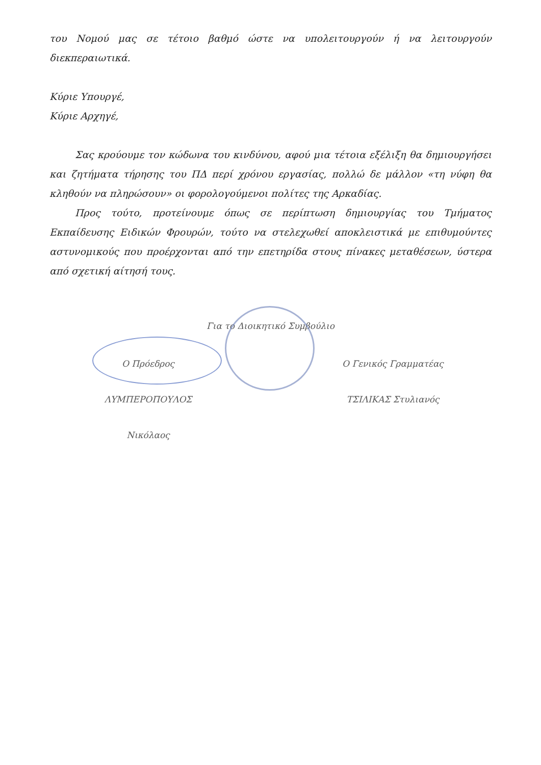του Νομού μας σε τέτοιο βαθμό ώστε να υπολειτουργούν ή να λειτουργούν διεκπεραιωτικά.
Κύριε Υπουργέ,
Κύριε Αρχηγέ,
Σας κρούουμε τον κώδωνα του κινδύνου, αφού μια τέτοια εξέλιξη θα δημιουργήσει και ζητήματα τήρησης του ΠΔ περί χρόνου εργασίας, πολλώ δε μάλλον «τη νύφη θα κληθούν να πληρώσουν» οι φορολογούμενοι πολίτες της Αρκαδίας.
Προς τούτο, προτείνουμε όπως σε περίπτωση δημιουργίας του Τμήματος Εκπαίδευσης Ειδικών Φρουρών, τούτο να στελεχωθεί αποκλειστικά με επιθυμούντες αστυνομικούς που προέρχονται από την επετηρίδα στους πίνακες μεταθέσεων, ύστερα από σχετική αίτησή τους.
Για το Διοικητικό Συμβούλιο
Ο Πρόεδρος
ΛΥΜΠΕΡΟΠΟΥΛΟΣ Νικόλαος
Ο Γενικός Γραμματέας
ΤΣΙΛΙΚΑΣ Στυλιανός